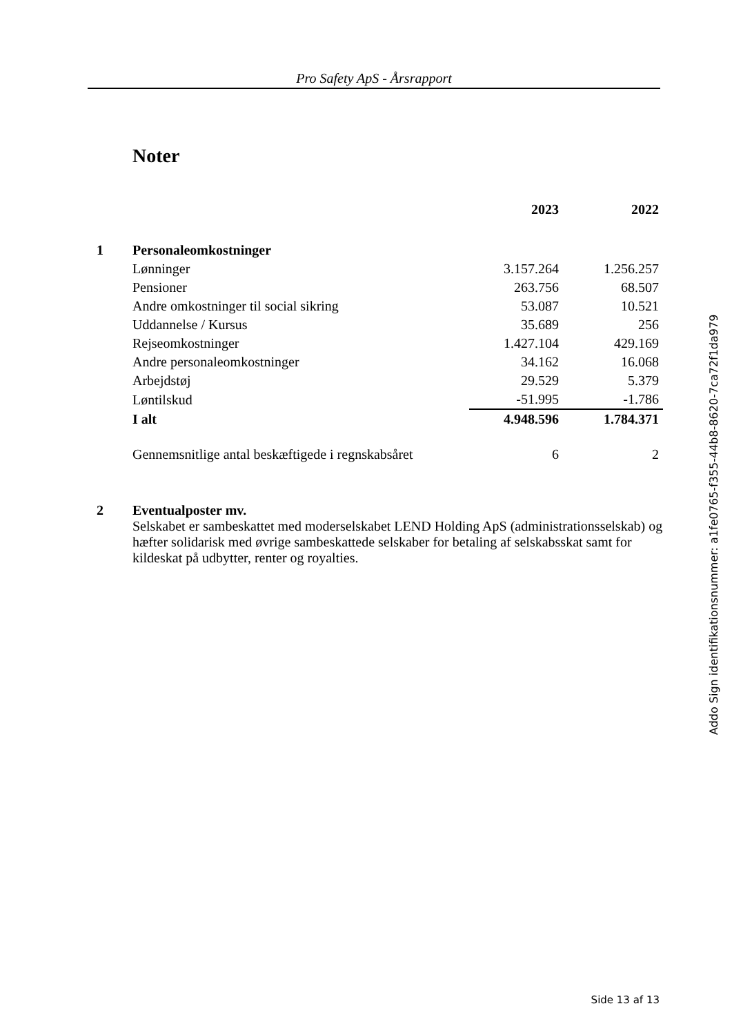Pro Safety ApS - Årsrapport
Noter
| | | 2023 | 2022 |
| --- | --- | --- | --- |
| 1 | Personaleomkostninger | | |
| | Lønninger | 3.157.264 | 1.256.257 |
| | Pensioner | 263.756 | 68.507 |
| | Andre omkostninger til social sikring | 53.087 | 10.521 |
| | Uddannelse / Kursus | 35.689 | 256 |
| | Rejseomkostninger | 1.427.104 | 429.169 |
| | Andre personaleomkostninger | 34.162 | 16.068 |
| | Arbejdstøj | 29.529 | 5.379 |
| | Løntilskud | -51.995 | -1.786 |
| | I alt | 4.948.596 | 1.784.371 |
| | Gennemsnitlige antal beskæftigede i regnskabsåret | 6 | 2 |
| 2 | Eventualposter mv. Selskabet er sambeskattet med moderselskabet LEND Holding ApS (administrationsselskab) og hæfter solidarisk med øvrige sambeskattede selskaber for betaling af selskabsskat samt for kildeskat på udbytter, renter og royalties. | | |
Addo Sign identifikationsnummer: a1fe0765-f355-44b8-8620-7ca72f1da979
Side 13 af 13